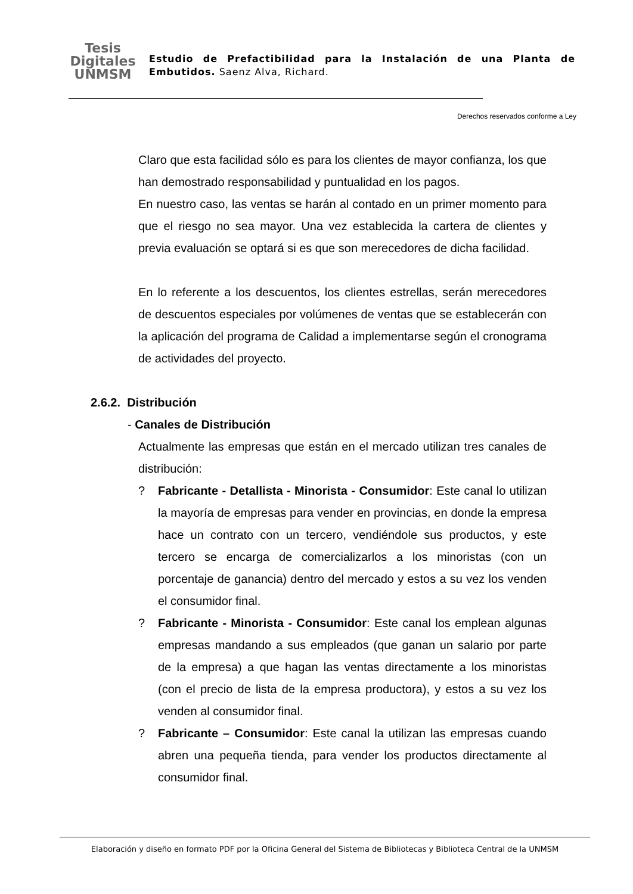Tesis
Digitales
UNMSM
Estudio de Prefactibilidad para la Instalación de una Planta de Embutidos. Saenz Alva, Richard.
Derechos reservados conforme a Ley
Claro que esta facilidad sólo es para los clientes de mayor confianza, los que han demostrado responsabilidad y puntualidad en los pagos.
En nuestro caso, las ventas se harán al contado en un primer momento para que el riesgo no sea mayor. Una vez establecida la cartera de clientes y previa evaluación se optará si es que son merecedores de dicha facilidad.
En lo referente a los descuentos, los clientes estrellas, serán merecedores de descuentos especiales por volúmenes de ventas que se establecerán con la aplicación del programa de Calidad a implementarse según el cronograma de actividades del proyecto.
2.6.2. Distribución
- Canales de Distribución
Actualmente las empresas que están en el mercado utilizan tres canales de distribución:
? Fabricante - Detallista - Minorista - Consumidor: Este canal lo utilizan la mayoría de empresas para vender en provincias, en donde la empresa hace un contrato con un tercero, vendiéndole sus productos, y este tercero se encarga de comercializarlos a los minoristas (con un porcentaje de ganancia) dentro del mercado y estos a su vez los venden el consumidor final.
? Fabricante - Minorista - Consumidor: Este canal los emplean algunas empresas mandando a sus empleados (que ganan un salario por parte de la empresa) a que hagan las ventas directamente a los minoristas (con el precio de lista de la empresa productora), y estos a su vez los venden al consumidor final.
? Fabricante – Consumidor: Este canal la utilizan las empresas cuando abren una pequeña tienda, para vender los productos directamente al consumidor final.
Elaboración y diseño en formato PDF por la Oficina General del Sistema de Bibliotecas y Biblioteca Central de la UNMSM